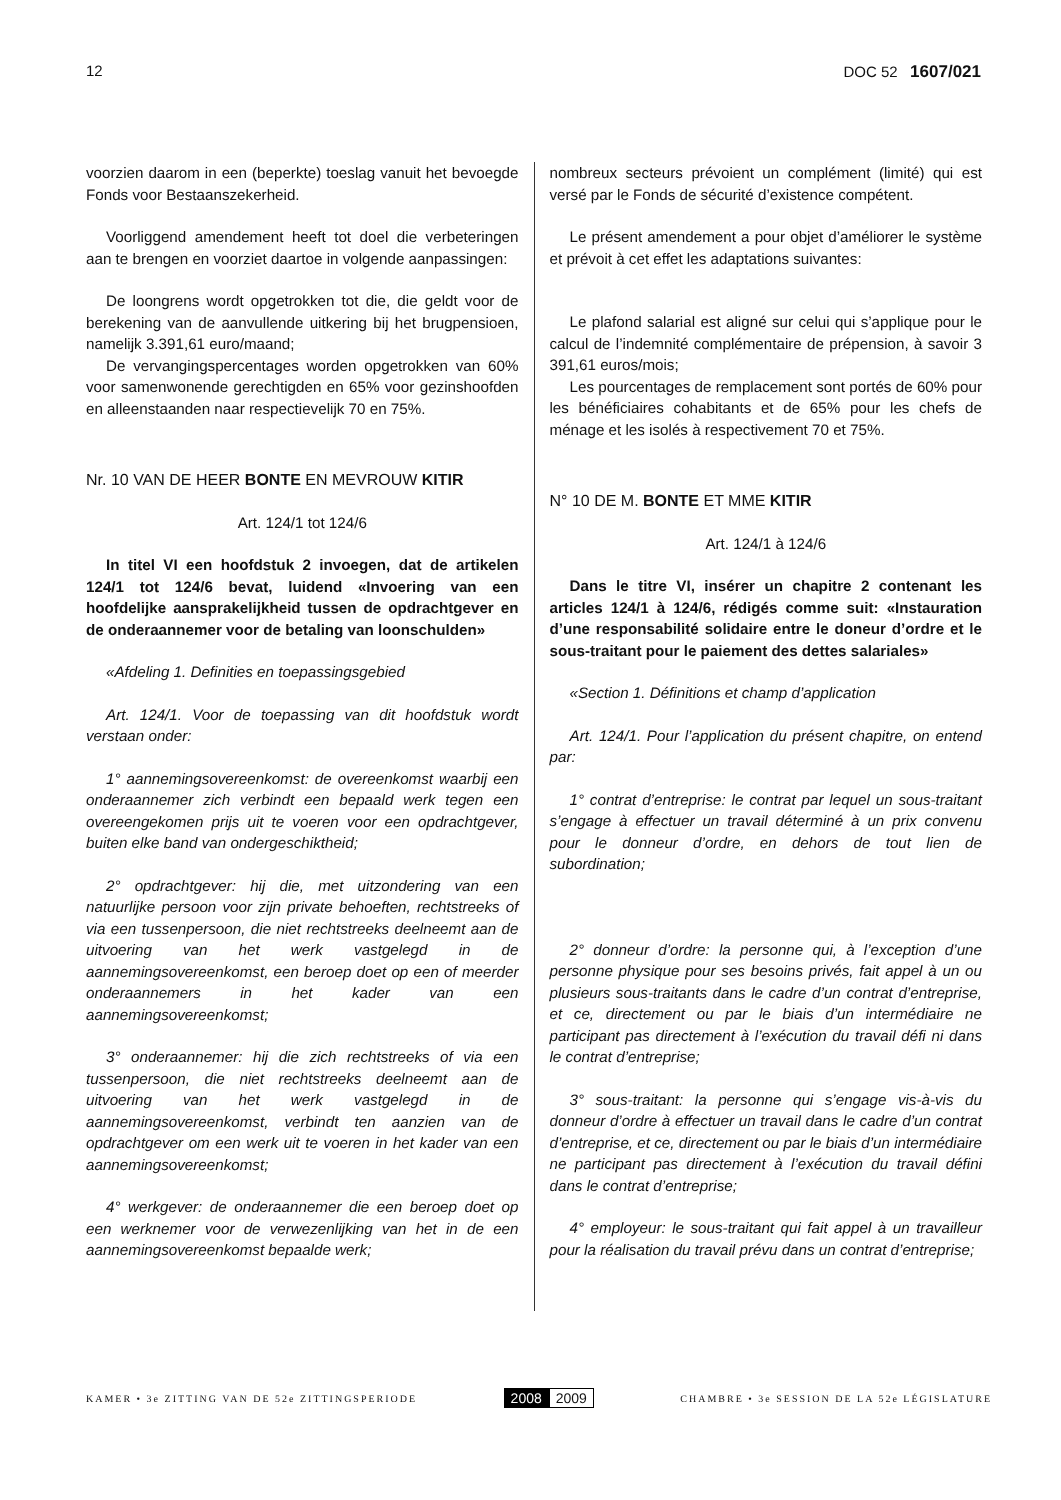12 DOC 52 1607/021
voorzien daarom in een (beperkte) toeslag vanuit het bevoegde Fonds voor Bestaanszekerheid.
Voorliggend amendement heeft tot doel die verbeteringen aan te brengen en voorziet daartoe in volgende aanpassingen:
De loongrens wordt opgetrokken tot die, die geldt voor de berekening van de aanvullende uitkering bij het brugpensioen, namelijk 3.391,61 euro/maand;
De vervangingspercentages worden opgetrokken van 60% voor samenwonende gerechtigden en 65% voor gezinshoofden en alleenstaanden naar respectievelijk 70 en 75%.
Nr. 10 VAN DE HEER BONTE EN MEVROUW KITIR
Art. 124/1 tot 124/6
In titel VI een hoofdstuk 2 invoegen, dat de artikelen 124/1 tot 124/6 bevat, luidend «Invoering van een hoofdelijke aansprakelijkheid tussen de opdrachtgever en de onderaannemer voor de betaling van loonschulden»
«Afdeling 1. Definities en toepassingsgebied
Art. 124/1. Voor de toepassing van dit hoofdstuk wordt verstaan onder:
1° aannemingsovereenkomst: de overeenkomst waarbij een onderaannemer zich verbindt een bepaald werk tegen een overeengekomen prijs uit te voeren voor een opdrachtgever, buiten elke band van ondergeschiktheid;
2° opdrachtgever: hij die, met uitzondering van een natuurlijke persoon voor zijn private behoeften, rechtstreeks of via een tussenpersoon, die niet rechtstreeks deelneemt aan de uitvoering van het werk vastgelegd in de aannemingsovereenkomst, een beroep doet op een of meerder onderaannemers in het kader van een aannemingsovereenkomst;
3° onderaannemer: hij die zich rechtstreeks of via een tussenpersoon, die niet rechtstreeks deelneemt aan de uitvoering van het werk vastgelegd in de aannemingsovereenkomst, verbindt ten aanzien van de opdrachtgever om een werk uit te voeren in het kader van een aannemingsovereenkomst;
4° werkgever: de onderaannemer die een beroep doet op een werknemer voor de verwezenlijking van het in de een aannemingsovereenkomst bepaalde werk;
nombreux secteurs prévoient un complément (limité) qui est versé par le Fonds de sécurité d’existence compétent.
Le présent amendement a pour objet d’améliorer le système et prévoit à cet effet les adaptations suivantes:
Le plafond salarial est aligné sur celui qui s’applique pour le calcul de l’indemnité complémentaire de prépension, à savoir 3 391,61 euros/mois;
Les pourcentages de remplacement sont portés de 60% pour les bénéficiaires cohabitants et de 65% pour les chefs de ménage et les isolés à respectivement 70 et 75%.
N° 10 DE M. BONTE ET MME KITIR
Art. 124/1 à 124/6
Dans le titre VI, insérer un chapitre 2 contenant les articles 124/1 à 124/6, rédigés comme suit: «Instauration d’une responsabilité solidaire entre le doneur d’ordre et le sous-traitant pour le paiement des dettes salariales»
«Section 1. Définitions et champ d’application
Art. 124/1. Pour l’application du présent chapitre, on entend par:
1° contrat d’entreprise: le contrat par lequel un sous-traitant s’engage à effectuer un travail déterminé à un prix convenu pour le donneur d’ordre, en dehors de tout lien de subordination;
2° donneur d’ordre: la personne qui, à l’exception d’une personne physique pour ses besoins privés, fait appel à un ou plusieurs sous-traitants dans le cadre d’un contrat d’entreprise, et ce, directement ou par le biais d’un intermédiaire ne participant pas directement à l’exécution du travail défi ni dans le contrat d’entreprise;
3° sous-traitant: la personne qui s’engage vis-à-vis du donneur d’ordre à effectuer un travail dans le cadre d’un contrat d’entreprise, et ce, directement ou par le biais d’un intermédiaire ne participant pas directement à l’exécution du travail défini dans le contrat d’entreprise;
4° employeur: le sous-traitant qui fait appel à un travailleur pour la réalisation du travail prévu dans un contrat d’entreprise;
KAMER • 3e ZITTING VAN DE 52e ZITTINGSPERIODE 2008 2009 CHAMBRE • 3e SESSION DE LA 52e LÉGISLATURE